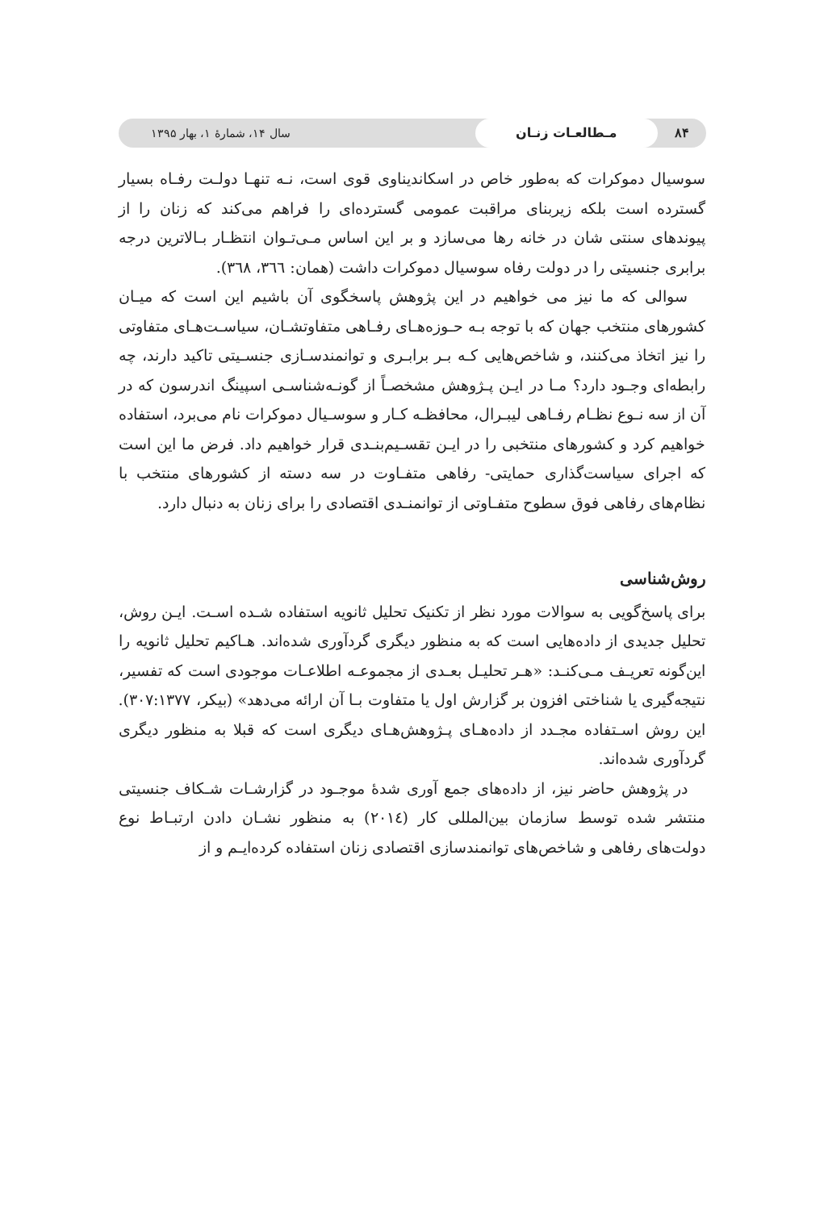۸۴ مـطالعـات زنـان سال ۱۴، شمارهٔ ۱، بهار ۱۳۹۵
سوسیال دموکرات که به‌طور خاص در اسکاندیناوی قوی است، نـه تنهـا دولـت رفـاه بسیار گسترده است بلکه زیربنای مراقبت عمومی گسترده‌ای را فراهم می‌کند که زنان را از پیوندهای سنتی شان در خانه رها می‌سازد و بر این اساس مـی‌تـوان انتظـار بـالاترین درجه برابری جنسیتی را در دولت رفاه سوسیال دموکرات داشت (همان: ٣٦٦، ٣٦٨).
سوالی که ما نیز می خواهیم در این پژوهش پاسخگوی آن باشیم این است که میـان کشورهای منتخب جهان که با توجه بـه حـوزه‌هـای رفـاهی متفاوتشـان، سیاسـت‌هـای متفاوتی را نیز اتخاذ می‌کنند، و شاخص‌هایی کـه بـر برابـری و توانمندسـازی جنسـیتی تاکید دارند، چه رابطه‌ای وجـود دارد؟ مـا در ایـن پـژوهش مشخصـاً از گونـه‌شناسـی اسپینگ اندرسون که در آن از سه نـوع نظـام رفـاهی لیبـرال، محافظـه کـار و سوسـیال دموکرات نام می‌برد، استفاده خواهیم کرد و کشورهای منتخبی را در ایـن تقسـیم‌بنـدی قرار خواهیم داد. فرض ما این است که اجرای سیاست‌گذاری حمایتی- رفاهی متفـاوت در سه دسته از کشورهای منتخب با نظام‌های رفاهی فوق سطوح متفـاوتی از توانمنـدی اقتصادی را برای زنان به دنبال دارد.
روش‌شناسی
برای پاسخ‌گویی به سوالات مورد نظر از تکنیک تحلیل ثانویه استفاده شـده اسـت. ایـن روش، تحلیل جدیدی از داده‌هایی است که به منظور دیگری گردآوری شده‌اند. هـاکیم تحلیل ثانویه را این‌گونه تعریـف مـی‌کنـد: «هـر تحلیـل بعـدی از مجموعـه اطلاعـات موجودی است که تفسیر، نتیجه‌گیری یا شناختی افزون بر گزارش اول یا متفاوت بـا آن ارائه می‌دهد» (بیکر، ۳۰۷:۱۳۷۷). این روش اسـتفاده مجـدد از داده‌هـای پـژوهش‌هـای دیگری است که قبلا به منظور دیگری گردآوری شده‌اند.
در پژوهش حاضر نیز، از داده‌های جمع آوری شدهٔ موجـود در گزارشـات شـکاف جنسیتی منتشر شده توسط سازمان بین‌المللی کار (٢٠١٤) به منظور نشـان دادن ارتبـاط نوع دولت‌های رفاهی و شاخص‌های توانمندسازی اقتصادی زنان استفاده کرده‌ایـم و از